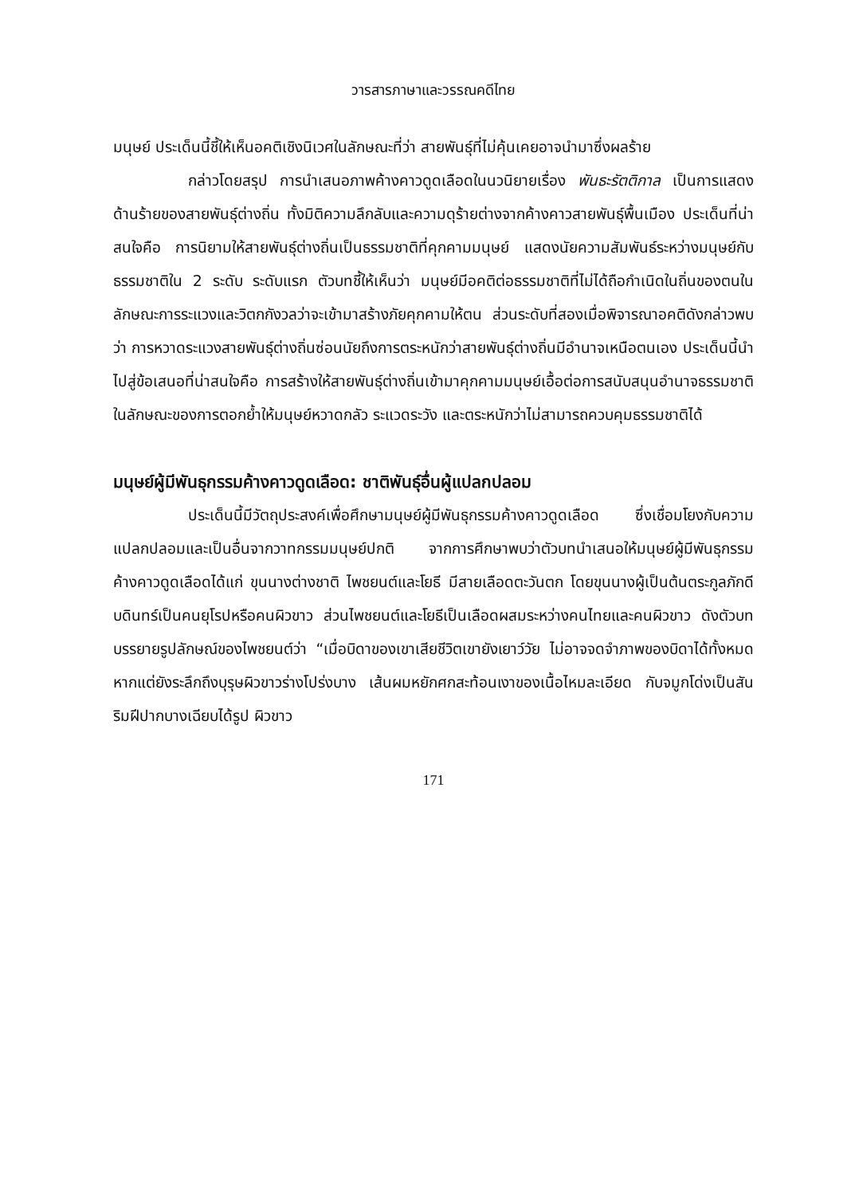วารสารภาษาและวรรณคดีไทย
มนุษย์ ประเด็นนี้ชี้ให้เห็นอคติเชิงนิเวศในลักษณะที่ว่า สายพันธุ์ที่ไม่คุ้นเคยอาจนำมาซึ่งผลร้าย
กล่าวโดยสรุป การนำเสนอภาพค้างคาวดูดเลือดในนวนิยายเรื่อง พันธะรัตติกาล เป็นการแสดงด้านร้ายของสายพันธุ์ต่างถิ่น ทั้งมิติความลึกลับและความดุร้ายต่างจากค้างคาวสายพันธุ์พื้นเมือง ประเด็นที่น่าสนใจคือ การนิยามให้สายพันธุ์ต่างถิ่นเป็นธรรมชาติที่คุกคามมนุษย์ แสดงนัยความสัมพันธ์ระหว่างมนุษย์กับธรรมชาติใน 2 ระดับ ระดับแรก ตัวบทชี้ให้เห็นว่า มนุษย์มีอคติต่อธรรมชาติที่ไม่ได้ถือกำเนิดในถิ่นของตนในลักษณะการระแวงและวิตกกังวลว่าจะเข้ามาสร้างภัยคุกคามให้ตน ส่วนระดับที่สองเมื่อพิจารณาอคติดังกล่าวพบว่า การหวาดระแวงสายพันธุ์ต่างถิ่นซ่อนนัยถึงการตระหนักว่าสายพันธุ์ต่างถิ่นมีอำนาจเหนือตนเอง ประเด็นนี้นำไปสู่ข้อเสนอที่น่าสนใจคือ การสร้างให้สายพันธุ์ต่างถิ่นเข้ามาคุกคามมนุษย์เอื้อต่อการสนับสนุนอำนาจธรรมชาติ ในลักษณะของการตอกย้ำให้มนุษย์หวาดกลัว ระแวดระวัง และตระหนักว่าไม่สามารถควบคุมธรรมชาติได้
มนุษย์ผู้มีพันธุกรรมค้างคาวดูดเลือด: ชาติพันธุ์อื่นผู้แปลกปลอม
ประเด็นนี้มีวัตถุประสงค์เพื่อศึกษามนุษย์ผู้มีพันธุกรรมค้างคาวดูดเลือด ซึ่งเชื่อมโยงกับความแปลกปลอมและเป็นอื่นจากวาทกรรมมนุษย์ปกติ จากการศึกษาพบว่าตัวบทนำเสนอให้มนุษย์ผู้มีพันธุกรรมค้างคาวดูดเลือดได้แก่ ขุนนางต่างชาติ ไพชยนต์และโยธี มีสายเลือดตะวันตก โดยขุนนางผู้เป็นต้นตระกูลภักดีบดินทร์เป็นคนยุโรปหรือคนผิวขาว ส่วนไพชยนต์และโยธีเป็นเลือดผสมระหว่างคนไทยและคนผิวขาว ดังตัวบทบรรยายรูปลักษณ์ของไพชยนต์ว่า “เมื่อบิดาของเขาเสียชีวิตเขายังเยาว์วัย ไม่อาจจดจำภาพของบิดาได้ทั้งหมด หากแต่ยังระลึกถึงบุรุษผิวขาวร่างโปร่งบาง เส้นผมหยักศกสะท้อนเงาของเนื้อไหมละเอียด กับจมูกโด่งเป็นสัน ริมฝีปากบางเฉียบได้รูป ผิวขาว
171